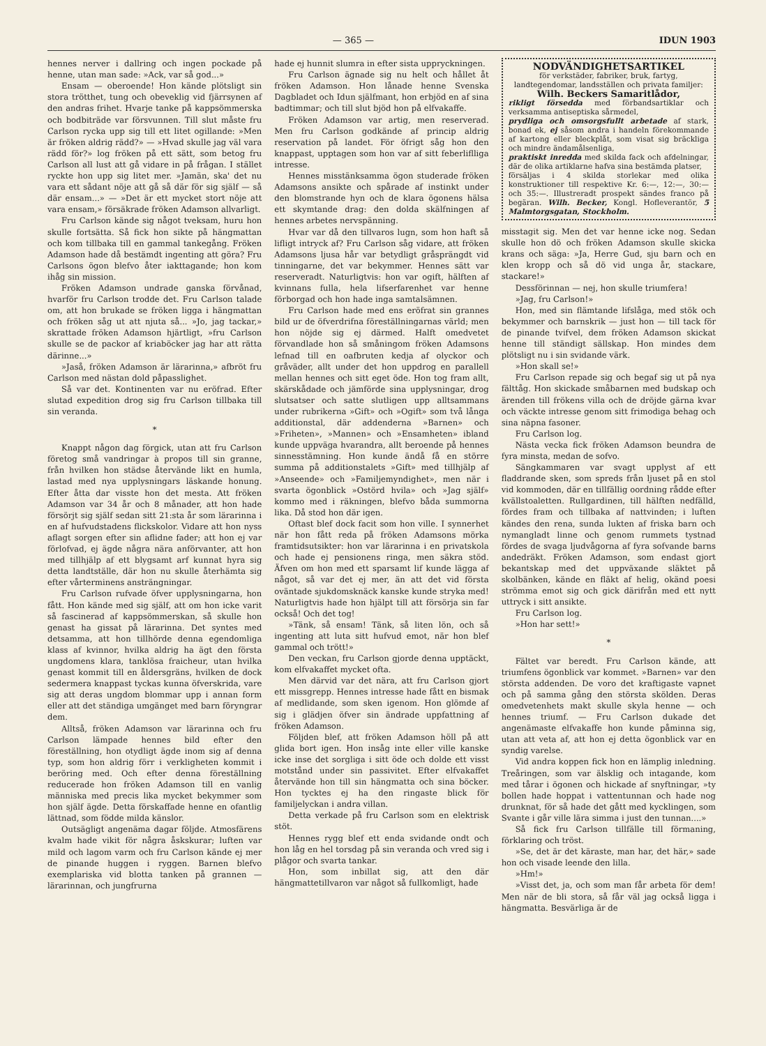— 365 — IDUN 1903
hennes nerver i dallring och ingen pockade på henne, utan man sade: »Ack, var så god...»
Ensam — oberoende! Hon kände plötsligt sin stora trötthet, tung och obeveklig vid fjärrsynen af den andras frihet. Hvarje tanke på kappsömmerska och bodbiträde var försvunnen. Till slut måste fru Carlson rycka upp sig till ett litet ogillande: »Men är fröken aldrig rädd?» — »Hvad skulle jag väl vara rädd för?» log fröken på ett sätt, som betog fru Carlson all lust att gå vidare in på frågan. I stället ryckte hon upp sig litet mer. »Jamän, ska' det nu vara ett sådant nöje att gå så där för sig själf — så där ensam...» — »Det är ett mycket stort nöje att vara ensam,» försäkrade fröken Adamson allvarligt.
Fru Carlson kände sig något tveksam, huru hon skulle fortsätta. Så fick hon sikte på hängmattan och kom tillbaka till en gammal tankegång. Fröken Adamson hade då bestämdt ingenting att göra? Fru Carlsons ögon blefvo åter iakttagande; hon kom ihåg sin mission.
Fröken Adamson undrade ganska förvånad, hvarför fru Carlson trodde det. Fru Carlson talade om, att hon brukade se fröken ligga i hängmattan och fröken såg ut att njuta så... »Jo, jag tackar,» skrattade fröken Adamson hjärtligt, »fru Carlson skulle se de packor af kriaböcker jag har att rätta därinne...»
»Jaså, fröken Adamson är lärarinna,» afbröt fru Carlson med nästan dold påpasslighet.
Så var det. Kontinenten var nu eröfrad. Efter slutad expedition drog sig fru Carlson tillbaka till sin veranda.
*
Knappt någon dag förgick, utan att fru Carlson företog små vandringar à propos till sin granne, från hvilken hon städse återvände likt en humla, lastad med nya upplysningars läskande honung. Efter åtta dar visste hon det mesta. Att fröken Adamson var 34 år och 8 månader, att hon hade försörjt sig själf sedan sitt 21:sta år som lärarinna i en af hufvudstadens flickskolor. Vidare att hon nyss aflagt sorgen efter sin aflidne fader; att hon ej var förlofvad, ej ägde några nära anförvanter, att hon med tillhjälp af ett blygsamt arf kunnat hyra sig detta landtställe, där hon nu skulle återhämta sig efter vårterminens ansträngningar.
Fru Carlson rufvade öfver upplysningarna, hon fått. Hon kände med sig själf, att om hon icke varit så fascinerad af kappsömmerskan, så skulle hon genast ha gissat på lärarinna. Det syntes med detsamma, att hon tillhörde denna egendomliga klass af kvinnor, hvilka aldrig ha ägt den första ungdomens klara, tanklösa fraicheur, utan hvilka genast kommit till en åldersgräns, hvilken de dock sedermera knappast tyckas kunna öfverskrida, vare sig att deras ungdom blommar upp i annan form eller att det ständiga umgänget med barn föryngrar dem.
Alltså, fröken Adamson var lärarinna och fru Carlson lämpade hennes bild efter den föreställning, hon otydligt ägde inom sig af denna typ, som hon aldrig förr i verkligheten kommit i beröring med. Och efter denna föreställning reducerade hon fröken Adamson till en vanlig människa med precis lika mycket bekymmer som hon själf ägde. Detta förskaffade henne en ofantlig lättnad, som födde milda känslor.
Outsägligt angenäma dagar följde. Atmosfärens kvalm hade vikit för några åskskurar; luften var mild och lagom varm och fru Carlson kände ej mer de pinande huggen i ryggen. Barnen blefvo exemplariska vid blotta tanken på grannen — lärarinnan, och jungfrurna
hade ej hunnit slumra in efter sista uppryckningen.
Fru Carlson ägnade sig nu helt och hållet åt fröken Adamson. Hon lånade henne Svenska Dagbladet och Idun själfmant, hon erbjöd en af sina badtimmar; och till slut bjöd hon på elfvakaffe.
Fröken Adamson var artig, men reserverad. Men fru Carlson godkände af princip aldrig reservation på landet. För öfrigt såg hon den knappast, upptagen som hon var af sitt feberliflliga intresse.
Hennes misstänksamma ögon studerade fröken Adamsons ansikte och spårade af instinkt under den blomstrande hyn och de klara ögonens hälsa ett skymtande drag: den dolda skälfningen af hennes arbetes nervspänning.
Hvar var då den tillvaros lugn, som hon haft så lifligt intryck af? Fru Carlson såg vidare, att fröken Adamsons ljusa hår var betydligt gråsprängdt vid tinningarne, det var bekymmer. Hennes sätt var reserveradt. Naturligtvis: hon var ogift, hälften af kvinnans fulla, hela lifserfarenhet var henne förborgad och hon hade inga samtalsämnen.
Fru Carlson hade med ens eröfrat sin grannes bild ur de öfverdrifna föreställningarnas värld; men hon nöjde sig ej därmed. Halft omedvetet förvandlade hon så småningom fröken Adamsons lefnad till en oafbruten kedja af olyckor och gråväder, allt under det hon uppdrog en parallell mellan hennes och sitt eget öde. Hon tog fram allt, skärskådade och jämförde sina upplysningar, drog slutsatser och satte slutligen upp alltsammans under rubrikerna »Gift» och »Ogift» som två långa additionstal, där addenderna »Barnen» och »Friheten», »Mannen» och »Ensamheten» ibland kunde uppväga hvarandra, allt beroende på hennes sinnesstämning. Hon kunde ändå få en större summa på additionstalets »Gift» med tillhjälp af »Anseende» och »Familjemyndighet», men när i svarta ögonblick »Ostörd hvila» och »Jag själf» kommo med i räkningen, blefvo båda summorna lika. Då stod hon där igen.
Oftast blef dock facit som hon ville. I synnerhet när hon fått reda på fröken Adamsons mörka framtidsutsikter: hon var lärarinna i en privatskola och hade ej pensionens ringa, men säkra stöd. Äfven om hon med ett sparsamt lif kunde lägga af något, så var det ej mer, än att det vid första oväntade sjukdomsknäck kanske kunde stryka med! Naturligtvis hade hon hjälpt till att försörja sin far också! Och det tog!
»Tänk, så ensam! Tänk, så liten lön, och så ingenting att luta sitt hufvud emot, när hon blef gammal och trött!»
Den veckan, fru Carlson gjorde denna upptäckt, kom elfvakaffet mycket ofta.
Men därvid var det nära, att fru Carlson gjort ett missgrepp. Hennes intresse hade fått en bismak af medlidande, som sken igenom. Hon glömde af sig i glädjen öfver sin ändrade uppfattning af fröken Adamson.
Följden blef, att fröken Adamson höll på att glida bort igen. Hon insåg inte eller ville kanske icke inse det sorgliga i sitt öde och dolde ett visst motstånd under sin passivitet. Efter elfvakaffet återvände hon till sin hängmatta och sina böcker. Hon tycktes ej ha den ringaste blick för familjelyckan i andra villan.
Detta verkade på fru Carlson som en elektrisk stöt.
Hennes rygg blef ett enda svidande ondt och hon låg en hel torsdag på sin veranda och vred sig i plågor och svarta tankar.
Hon, som inbillat sig, att den där hängmattetillvaron var något så fullkomligt, hade
NODVÄNDIGHETSARTIKEL
för verkstäder, fabriker, bruk, fartyg, landtegendomar, landsställen och privata familjer:
Wilh. Beckers Samaritlådor,
rikligt försedda med förbandsartiklar och verksamma antiseptiska sårmedel,
prydliga och omsorgsfullt arbetade af stark, bonad ek, ej såsom andra i handeln förekommande af kartong eller bleckplåt, som visat sig bräckliga och mindre ändamålsenliga,
praktiskt inredda med skilda fack och afdelningar, där de olika artiklarne hafva sina bestämda platser,
försäljas i 4 skilda storlekar med olika konstruktioner till respektive Kr. 6:—, 12:—, 30:— och 35:—. Illustreradt prospekt sändes franco på begäran. Wilh. Becker, Kongl. Hofleverantör, 5 Malmtorgsgatan, Stockholm.
misstagit sig. Men det var henne icke nog. Sedan skulle hon dö och fröken Adamson skulle skicka krans och säga: »Ja, Herre Gud, sju barn och en klen kropp och så dö vid unga år, stackare, stackare!»
Dessförinnan — nej, hon skulle triumfera!
»Jag, fru Carlson!»
Hon, med sin flämtande lifslåga, med stök och bekymmer och barnskrik — just hon — till tack för de pinande tvifvel, dem fröken Adamson skickat henne till ständigt sällskap. Hon mindes dem plötsligt nu i sin svidande värk.
»Hon skall se!»
Fru Carlson repade sig och begaf sig ut på nya fälttåg. Hon skickade småbarnen med budskap och ärenden till frökens villa och de dröjde gärna kvar och väckte intresse genom sitt frimodiga behag och sina näpna fasoner.
Fru Carlson log.
Nästa vecka fick fröken Adamson beundra de fyra minsta, medan de sofvo.
Sängkammaren var svagt upplyst af ett fladdrande sken, som spreds från ljuset på en stol vid kommoden, där en tillfällig oordning rådde efter kvällstoaletten. Rullgardinen, till hälften nedfälld, fördes fram och tillbaka af nattvinden; i luften kändes den rena, sunda lukten af friska barn och nymangladt linne och genom rummets tystnad fördes de svaga ljudvågorna af fyra sofvande barns andedräkt. Fröken Adamson, som endast gjort bekantskap med det uppväxande släktet på skolbänken, kände en fläkt af helig, okänd poesi strömma emot sig och gick därifrån med ett nytt uttryck i sitt ansikte.
Fru Carlson log.
»Hon har sett!»
*
Fältet var beredt. Fru Carlson kände, att triumfens ögonblick var kommet. »Barnen» var den största addenden. De voro det kraftigaste vapnet och på samma gång den största skölden. Deras omedvetenhets makt skulle skyla henne — och hennes triumf. — Fru Carlson dukade det angenämaste elfvakaffe hon kunde påminna sig, utan att veta af, att hon ej detta ögonblick var en syndig varelse.
Vid andra koppen fick hon en lämplig inledning. Treåringen, som var älsklig och intagande, kom med tårar i ögonen och hickade af snyftningar, »ty bollen hade hoppat i vattentunnan och hade nog drunknat, för så hade det gått med kycklingen, som Svante i går ville lära simma i just den tunnan....»
Så fick fru Carlson tillfälle till förmaning, förklaring och tröst.
»Se, det är det käraste, man har, det här,» sade hon och visade leende den lilla.
»Hm!»
»Visst det, ja, och som man får arbeta för dem! Men när de bli stora, så får väl jag också ligga i hängmatta. Besvärliga är de